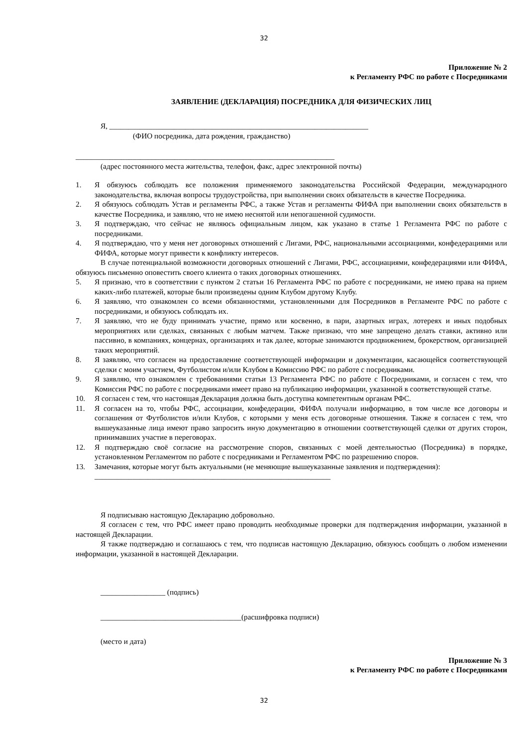32
Приложение № 2
к Регламенту РФС по работе с Посредниками
ЗАЯВЛЕНИЕ (ДЕКЛАРАЦИЯ) ПОСРЕДНИКА ДЛЯ ФИЗИЧЕСКИХ ЛИЦ
Я, ____________________________________________________________________
(ФИО посредника, дата рождения, гражданство)
____________________________________________________________________
(адрес постоянного места жительства, телефон, факс, адрес электронной почты)
1. Я обязуюсь соблюдать все положения применяемого законодательства Российской Федерации, международного законодательства, включая вопросы трудоустройства, при выполнении своих обязательств в качестве Посредника.
2. Я обязуюсь соблюдать Устав и регламенты РФС, а также Устав и регламенты ФИФА при выполнении своих обязательств в качестве Посредника, и заявляю, что не имею неснятой или непогашенной судимости.
3. Я подтверждаю, что сейчас не являюсь официальным лицом, как указано в статье 1 Регламента РФС по работе с посредниками.
4. Я подтверждаю, что у меня нет договорных отношений с Лигами, РФС, национальными ассоциациями, конфедерациями или ФИФА, которые могут привести к конфликту интересов.
В случае потенциальной возможности договорных отношений с Лигами, РФС, ассоциациями, конфедерациями или ФИФА, обязуюсь письменно оповестить своего клиента о таких договорных отношениях.
5. Я признаю, что в соответствии с пунктом 2 статьи 16 Регламента РФС по работе с посредниками, не имею права на прием каких-либо платежей, которые были произведены одним Клубом другому Клубу.
6. Я заявляю, что ознакомлен со всеми обязанностями, установленными для Посредников в Регламенте РФС по работе с посредниками, и обязуюсь соблюдать их.
7. Я заявляю, что не буду принимать участие, прямо или косвенно, в пари, азартных играх, лотереях и иных подобных мероприятиях или сделках, связанных с любым матчем. Также признаю, что мне запрещено делать ставки, активно или пассивно, в компаниях, концернах, организациях и так далее, которые занимаются продвижением, брокерством, организацией таких мероприятий.
8. Я заявляю, что согласен на предоставление соответствующей информации и документации, касающейся соответствующей сделки с моим участием, Футболистом и/или Клубом в Комиссию РФС по работе с посредниками.
9. Я заявляю, что ознакомлен с требованиями статьи 13 Регламента РФС по работе с Посредниками, и согласен с тем, что Комиссия РФС по работе с посредниками имеет право на публикацию информации, указанной в соответствующей статье.
10. Я согласен с тем, что настоящая Декларация должна быть доступна компетентным органам РФС.
11. Я согласен на то, чтобы РФС, ассоциации, конфедерации, ФИФА получали информацию, в том числе все договоры и соглашения от Футболистов и/или Клубов, с которыми у меня есть договорные отношения. Также я согласен с тем, что вышеуказанные лица имеют право запросить иную документацию в отношении соответствующей сделки от других сторон, принимавших участие в переговорах.
12. Я подтверждаю своё согласие на рассмотрение споров, связанных с моей деятельностью (Посредника) в порядке, установленном Регламентом по работе с посредниками и Регламентом РФС по разрешению споров.
13. Замечания, которые могут быть актуальными (не меняющие вышеуказанные заявления и подтверждения):
______________________________________________________________
Я подписываю настоящую Декларацию добровольно.
Я согласен с тем, что РФС имеет право проводить необходимые проверки для подтверждения информации, указанной в настоящей Декларации.
Я также подтверждаю и соглашаюсь с тем, что подписав настоящую Декларацию, обязуюсь сообщать о любом изменении информации, указанной в настоящей Декларации.
_________________ (подпись)
_____________________________________(расшифровка подписи)
(место и дата)
Приложение № 3
к Регламенту РФС по работе с Посредниками
32